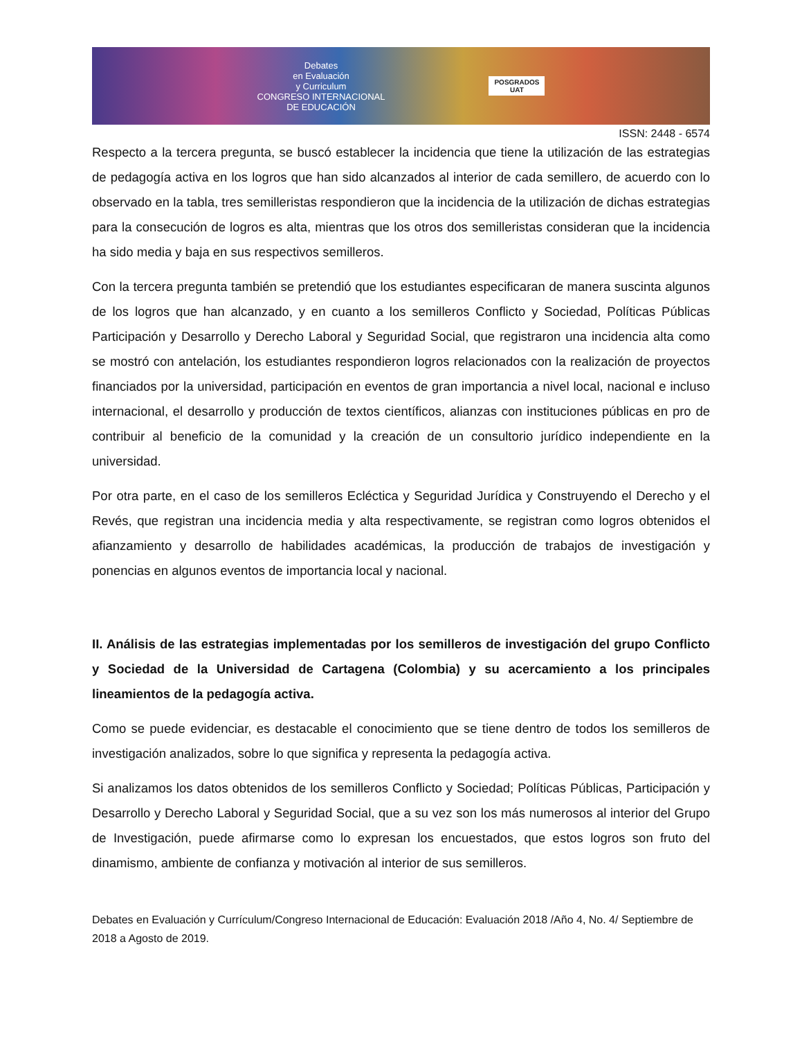Debates
en Evaluación
y Curriculum
CONGRESO INTERNACIONAL
DE EDUCACIÓN
POSGRADOS
UAT
ISSN: 2448 - 6574
Respecto a la tercera pregunta, se buscó establecer la incidencia que tiene la utilización de las estrategias de pedagogía activa en los logros que han sido alcanzados al interior de cada semillero, de acuerdo con lo observado en la tabla, tres semilleristas respondieron que la incidencia de la utilización de dichas estrategias para la consecución de logros es alta, mientras que los otros dos semilleristas consideran que la incidencia ha sido media y baja en sus respectivos semilleros.
Con la tercera pregunta también se pretendió que los estudiantes especificaran de manera suscinta algunos de los logros que han alcanzado, y en cuanto a los semilleros Conflicto y Sociedad, Políticas Públicas Participación y Desarrollo y Derecho Laboral y Seguridad Social, que registraron una incidencia alta como se mostró con antelación, los estudiantes respondieron logros relacionados con la realización de proyectos financiados por la universidad, participación en eventos de gran importancia a nivel local, nacional e incluso internacional, el desarrollo y producción de textos científicos, alianzas con instituciones públicas en pro de contribuir al beneficio de la comunidad y la creación de un consultorio jurídico independiente en la universidad.
Por otra parte, en el caso de los semilleros Ecléctica y Seguridad Jurídica y Construyendo el Derecho y el Revés, que registran una incidencia media y alta respectivamente, se registran como logros obtenidos el afianzamiento y desarrollo de habilidades académicas, la producción de trabajos de investigación y ponencias en algunos eventos de importancia local y nacional.
II. Análisis de las estrategias implementadas por los semilleros de investigación del grupo Conflicto y Sociedad de la Universidad de Cartagena (Colombia) y su acercamiento a los principales lineamientos de la pedagogía activa.
Como se puede evidenciar, es destacable el conocimiento que se tiene dentro de todos los semilleros de investigación analizados, sobre lo que significa y representa la pedagogía activa.
Si analizamos los datos obtenidos de los semilleros Conflicto y Sociedad; Políticas Públicas, Participación y Desarrollo y Derecho Laboral y Seguridad Social, que a su vez son los más numerosos al interior del Grupo de Investigación, puede afirmarse como lo expresan los encuestados, que estos logros son fruto del dinamismo, ambiente de confianza y motivación al interior de sus semilleros.
Debates en Evaluación y Currículum/Congreso Internacional de Educación: Evaluación 2018 /Año 4, No. 4/ Septiembre de 2018 a Agosto de 2019.